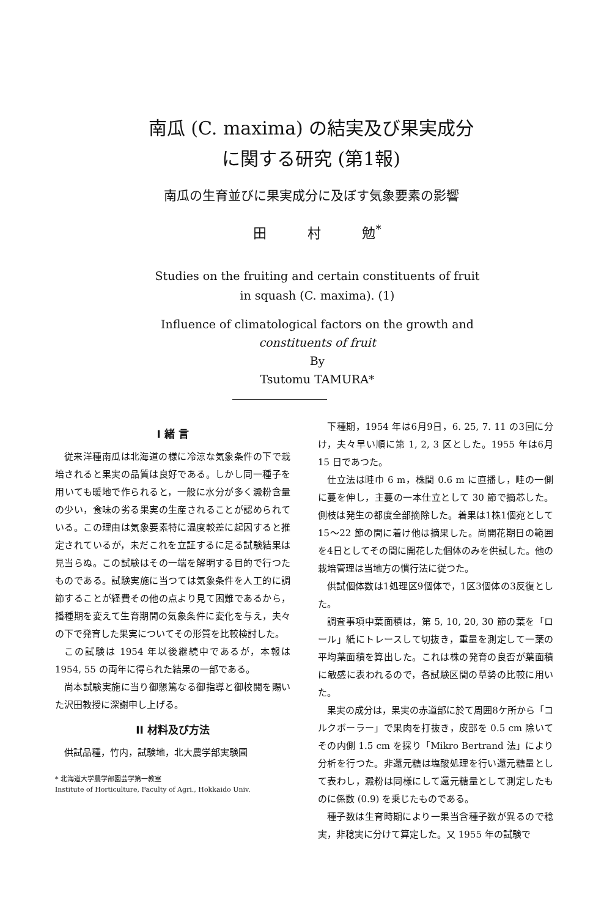南瓜 (C. maxima) の結実及び果実成分
に関する研究 (第1報)
南瓜の生育並びに果実成分に及ぼす気象要素の影響
田 村 勉<sup>*</sup>
Studies on the fruiting and certain constituents of fruit
in squash (C. maxima). (1)
Influence of climatological factors on the growth and
constituents of fruit
By
Tsutomu TAMURA*
I 緒 言
従来洋種南瓜は北海道の様に冷涼な気象条件の下で栽培されると果実の品質は良好である。しかし同一種子を用いても暖地で作られると，一般に水分が多く澱粉含量の少い，食味の劣る果実の生産されることが認められている。この理由は気象要素特に温度較差に起因すると推定されているが，未だこれを立証するに足る試験結果は見当らぬ。この試験はその一端を解明する目的で行つたものである。試験実施に当つては気象条件を人工的に調節することが経費その他の点より見て困難であるから，播種期を変えて生育期間の気象条件に変化を与え，夫々の下で発育した果実についてその形質を比較検討した。
この試験は 1954 年以後継続中であるが，本報は 1954, 55 の両年に得られた結果の一部である。
尚本試験実施に当り御懇篤なる御指導と御校閲を賜いた沢田教授に深謝申し上げる。
II 材料及び方法
供試品種，竹内，試験地，北大農学部実験圃
* 北海道大学農学部園芸学第一教室
Institute of Horticulture, Faculty of Agri., Hokkaido Univ.
下種期，1954 年は6月9日，6. 25, 7. 11 の3回に分け，夫々早い順に第 1, 2, 3 区とした。1955 年は6月 15 日であつた。
仕立法は畦巾 6 m，株間 0.6 m に直播し，畦の一側に蔓を伸し，主蔓の一本仕立として 30 節で摘芯した。側枝は発生の都度全部摘除した。着果は1株1個宛として 15〜22 節の間に着け他は摘果した。尚開花期日の範囲を4日としてその間に開花した個体のみを供試した。他の栽培管理は当地方の慣行法に従つた。
供試個体数は1処理区9個体で，1区3個体の3反復とした。
調査事項中葉面積は，第 5, 10, 20, 30 節の葉を「ロール」紙にトレースして切抜き，重量を測定して一葉の平均葉面積を算出した。これは株の発育の良否が葉面積に敏感に表われるので，各試験区間の草勢の比較に用いた。
果実の成分は，果実の赤道部に於て周囲8ケ所から「コルクボーラー」で果肉を打抜き，皮部を 0.5 cm 除いてその内側 1.5 cm を採り「Mikro Bertrand 法」により分析を行つた。非還元糖は塩酸処理を行い還元糖量として表わし，澱粉は同様にして還元糖量として測定したものに係数 (0.9) を乗じたものである。
種子数は生育時期により一果当含種子数が異るので稔実，非稔実に分けて算定した。又 1955 年の試験で